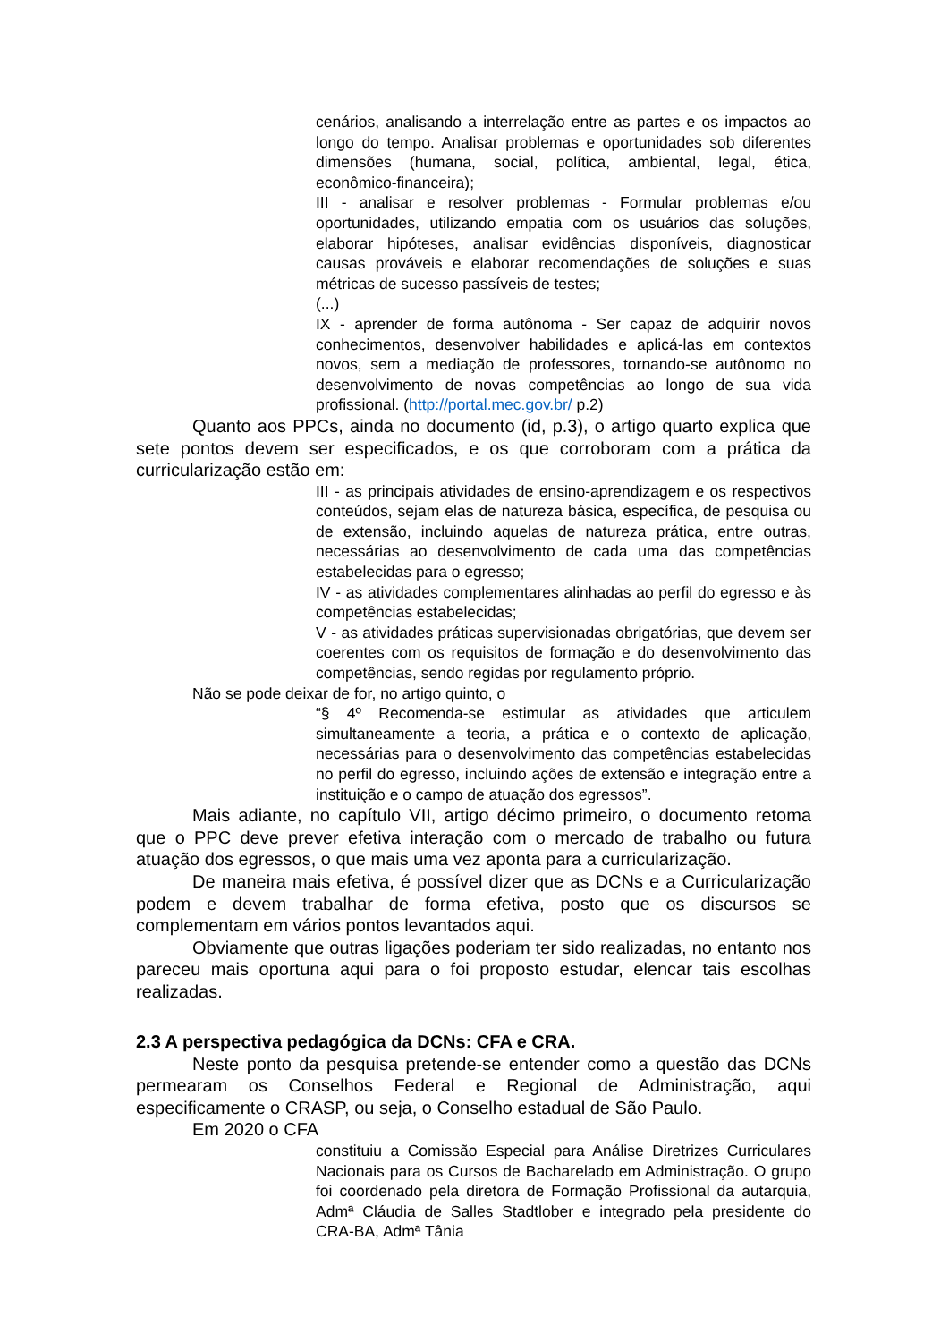cenários, analisando a interrelação entre as partes e os impactos ao longo do tempo. Analisar problemas e oportunidades sob diferentes dimensões (humana, social, política, ambiental, legal, ética, econômico-financeira);
III - analisar e resolver problemas - Formular problemas e/ou oportunidades, utilizando empatia com os usuários das soluções, elaborar hipóteses, analisar evidências disponíveis, diagnosticar causas prováveis e elaborar recomendações de soluções e suas métricas de sucesso passíveis de testes;
(...)
IX - aprender de forma autônoma - Ser capaz de adquirir novos conhecimentos, desenvolver habilidades e aplicá-las em contextos novos, sem a mediação de professores, tornando-se autônomo no desenvolvimento de novas competências ao longo de sua vida profissional. (http://portal.mec.gov.br/ p.2)
Quanto aos PPCs, ainda no documento (id, p.3), o artigo quarto explica que sete pontos devem ser especificados, e os que corroboram com a prática da curricularização estão em:
III - as principais atividades de ensino-aprendizagem e os respectivos conteúdos, sejam elas de natureza básica, específica, de pesquisa ou de extensão, incluindo aquelas de natureza prática, entre outras, necessárias ao desenvolvimento de cada uma das competências estabelecidas para o egresso;
IV - as atividades complementares alinhadas ao perfil do egresso e às competências estabelecidas;
V - as atividades práticas supervisionadas obrigatórias, que devem ser coerentes com os requisitos de formação e do desenvolvimento das competências, sendo regidas por regulamento próprio.
Não se pode deixar de for, no artigo quinto, o
“§ 4º Recomenda-se estimular as atividades que articulem simultaneamente a teoria, a prática e o contexto de aplicação, necessárias para o desenvolvimento das competências estabelecidas no perfil do egresso, incluindo ações de extensão e integração entre a instituição e o campo de atuação dos egressos”.
Mais adiante, no capítulo VII, artigo décimo primeiro, o documento retoma que o PPC deve prever efetiva interação com o mercado de trabalho ou futura atuação dos egressos, o que mais uma vez aponta para a curricularização.
De maneira mais efetiva, é possível dizer que as DCNs e a Curricularização podem e devem trabalhar de forma efetiva, posto que os discursos se complementam em vários pontos levantados aqui.
Obviamente que outras ligações poderiam ter sido realizadas, no entanto nos pareceu mais oportuna aqui para o foi proposto estudar, elencar tais escolhas realizadas.
2.3 A perspectiva pedagógica da DCNs: CFA e CRA.
Neste ponto da pesquisa pretende-se entender como a questão das DCNs permearam os Conselhos Federal e Regional de Administração, aqui especificamente o CRASP, ou seja, o Conselho estadual de São Paulo.
Em 2020 o CFA
constituiu a Comissão Especial para Análise Diretrizes Curriculares Nacionais para os Cursos de Bacharelado em Administração. O grupo foi coordenado pela diretora de Formação Profissional da autarquia, Admª Cláudia de Salles Stadtlober e integrado pela presidente do CRA-BA, Admª Tânia